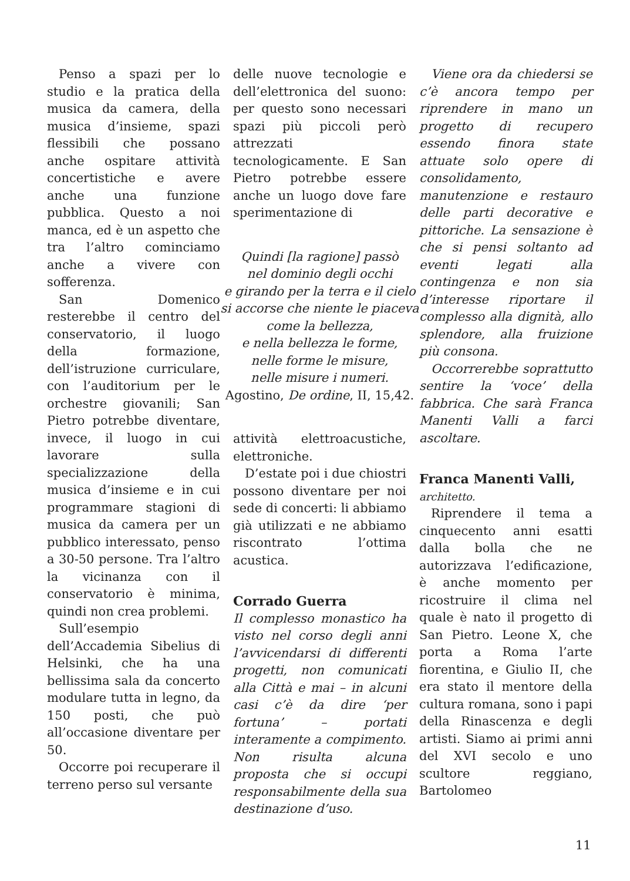Penso a spazi per lo studio e la pratica della musica da camera, della musica d’insieme, spazi flessibili che possano anche ospitare attività concertistiche e avere anche una funzione pubblica. Questo a noi manca, ed è un aspetto che tra l’altro cominciamo anche a vivere con sofferenza.
San Domenico resterebbe il centro del conservatorio, il luogo della formazione, dell’istruzione curriculare, con l’auditorium per le orchestre giovanili; San Pietro potrebbe diventare, invece, il luogo in cui lavorare sulla specializzazione della musica d’insieme e in cui programmare stagioni di musica da camera per un pubblico interessato, penso a 30-50 persone. Tra l’altro la vicinanza con il conservatorio è minima, quindi non crea problemi.
Sull’esempio dell’Accademia Sibelius di Helsinki, che ha una bellissima sala da concerto modulare tutta in legno, da 150 posti, che può all’occasione diventare per 50.
Occorre poi recuperare il terreno perso sul versante
delle nuove tecnologie e dell’elettronica del suono: per questo sono necessari spazi più piccoli però attrezzati tecnologicamente. E San Pietro potrebbe essere anche un luogo dove fare sperimentazione di
Quindi [la ragione] passò
nel dominio degli occhi
e girando per la terra e il cielo
si accorse che niente le piaceva
come la bellezza,
e nella bellezza le forme,
nelle forme le misure,
nelle misure i numeri.
Agostino, De ordine, II, 15,42.
attività elettroacustiche, elettroniche.
D’estate poi i due chiostri possono diventare per noi sede di concerti: li abbiamo già utilizzati e ne abbiamo riscontrato l’ottima acustica.
Corrado Guerra
Il complesso monastico ha visto nel corso degli anni l’avvicendarsi di differenti progetti, non comunicati alla Città e mai – in alcuni casi c’è da dire ‘per fortuna’ – portati interamente a compimento. Non risulta alcuna proposta che si occupi responsabilmente della sua destinazione d’uso.
Viene ora da chiedersi se c’è ancora tempo per riprendere in mano un progetto di recupero essendo finora state attuate solo opere di consolidamento, manutenzione e restauro delle parti decorative e pittoriche. La sensazione è che si pensi soltanto ad eventi legati alla contingenza e non sia d’interesse riportare il complesso alla dignità, allo splendore, alla fruizione più consona.
Occorrerebbe soprattutto sentire la ‘voce’ della fabbrica. Che sarà Franca Manenti Valli a farci ascoltare.
Franca Manenti Valli,
architetto.
Riprendere il tema a cinquecento anni esatti dalla bolla che ne autorizzava l’edificazione, è anche momento per ricostruire il clima nel quale è nato il progetto di San Pietro. Leone X, che porta a Roma l’arte fiorentina, e Giulio II, che era stato il mentore della cultura romana, sono i papi della Rinascenza e degli artisti. Siamo ai primi anni del XVI secolo e uno scultore reggiano, Bartolomeo
11